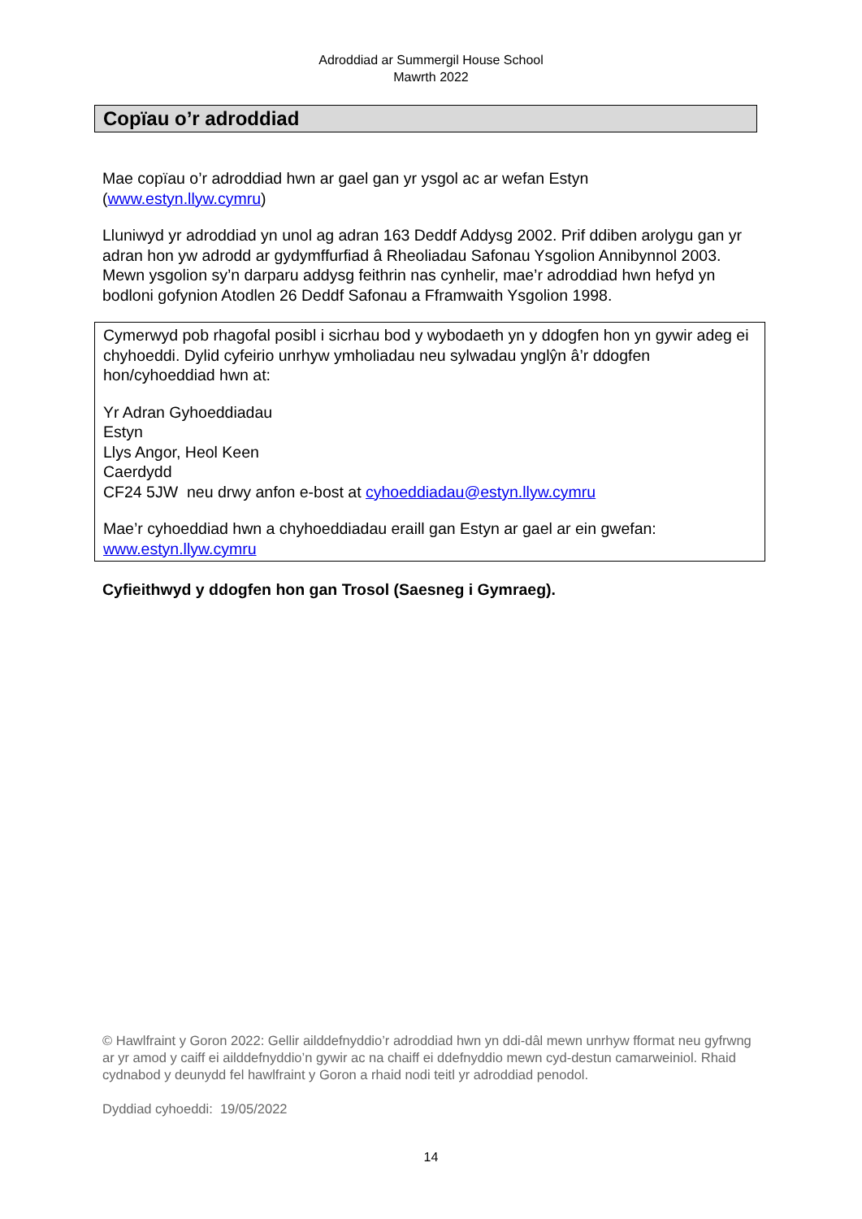Adroddiad ar Summergil House School
Mawrth 2022
Copïau o’r adroddiad
Mae copïau o’r adroddiad hwn ar gael gan yr ysgol ac ar wefan Estyn (www.estyn.llyw.cymru)
Lluniwyd yr adroddiad yn unol ag adran 163 Deddf Addysg 2002. Prif ddiben arolygu gan yr adran hon yw adrodd ar gydymffurfiad â Rheoliadau Safonau Ysgolion Annibynnol 2003. Mewn ysgolion sy’n darparu addysg feithrin nas cynhelir, mae’r adroddiad hwn hefyd yn bodloni gofynion Atodlen 26 Deddf Safonau a Fframwaith Ysgolion 1998.
Cymerwyd pob rhagofal posibl i sicrhau bod y wybodaeth yn y ddogfen hon yn gywir adeg ei chyhoeddi. Dylid cyfeirio unrhyw ymholiadau neu sylwadau ynglŷn â’r ddogfen hon/cyhoeddiad hwn at:
Yr Adran Gyhoeddiadau
Estyn
Llys Angor, Heol Keen
Caerdydd
CF24 5JW neu drwy anfon e-bost at cyhoeddiadau@estyn.llyw.cymru
Mae’r cyhoeddiad hwn a chyhoeddiadau eraill gan Estyn ar gael ar ein gwefan: www.estyn.llyw.cymru
Cyfieithwyd y ddogfen hon gan Trosol (Saesneg i Gymraeg).
© Hawlfraint y Goron 2022: Gellir ailddefnyddio’r adroddiad hwn yn ddi-dâl mewn unrhyw fformat neu gyfrwng ar yr amod y caiff ei ailddefnyddio’n gywir ac na chaiff ei ddefnyddio mewn cyd-destun camarweiniol. Rhaid cydnabod y deunydd fel hawlfraint y Goron a rhaid nodi teitl yr adroddiad penodol.
Dyddiad cyhoeddi: 19/05/2022
14